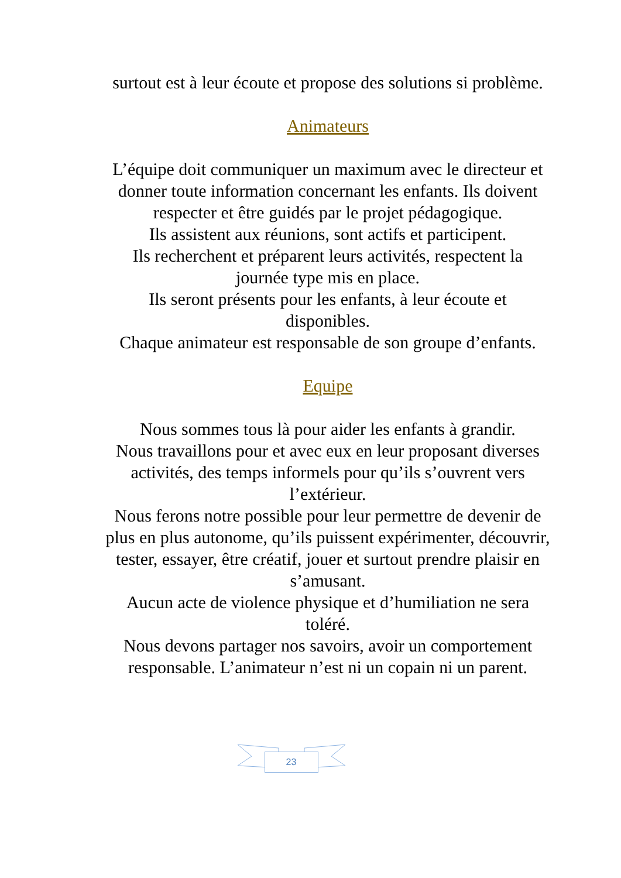surtout est à leur écoute et propose des solutions si problème.
Animateurs
L’équipe doit communiquer un maximum avec le directeur et donner toute information concernant les enfants. Ils doivent respecter et être guidés par le projet pédagogique.
Ils assistent aux réunions, sont actifs et participent.
Ils recherchent et préparent leurs activités, respectent la journée type mis en place.
Ils seront présents pour les enfants, à leur écoute et disponibles.
Chaque animateur est responsable de son groupe d’enfants.
Equipe
Nous sommes tous là pour aider les enfants à grandir.
Nous travaillons pour et avec eux en leur proposant diverses activités, des temps informels pour qu’ils s’ouvrent vers l’extérieur.
Nous ferons notre possible pour leur permettre de devenir de plus en plus autonome, qu’ils puissent expérimenter, découvrir, tester, essayer, être créatif, jouer et surtout prendre plaisir en s’amusant.
Aucun acte de violence physique et d’humiliation ne sera toléré.
Nous devons partager nos savoirs, avoir un comportement responsable. L’animateur n’est ni un copain ni un parent.
23